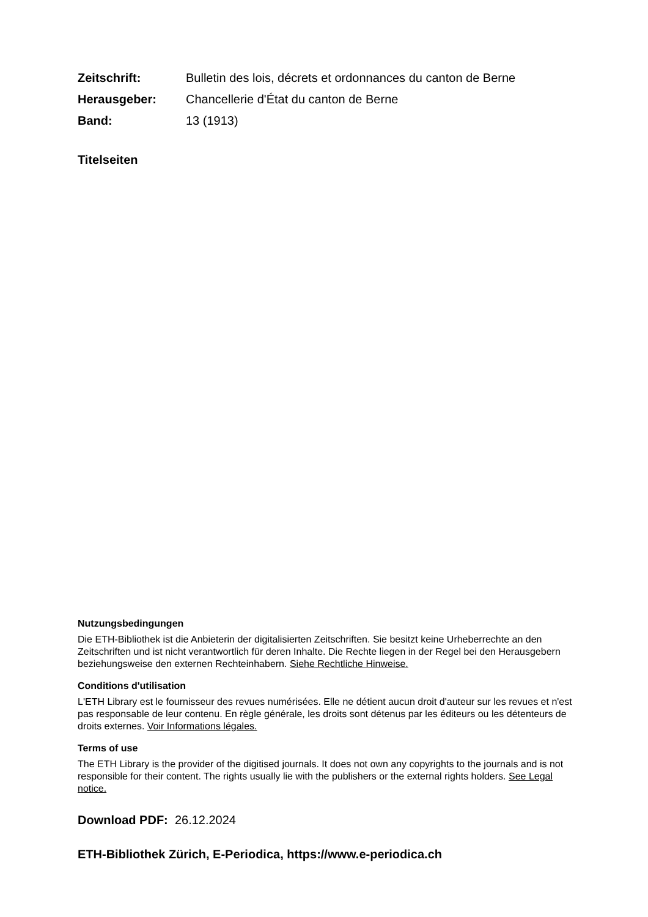Zeitschrift: Bulletin des lois, décrets et ordonnances du canton de Berne
Herausgeber: Chancellerie d'État du canton de Berne
Band: 13 (1913)
Titelseiten
Nutzungsbedingungen
Die ETH-Bibliothek ist die Anbieterin der digitalisierten Zeitschriften. Sie besitzt keine Urheberrechte an den Zeitschriften und ist nicht verantwortlich für deren Inhalte. Die Rechte liegen in der Regel bei den Herausgebern beziehungsweise den externen Rechteinhabern. Siehe Rechtliche Hinweise.
Conditions d'utilisation
L'ETH Library est le fournisseur des revues numérisées. Elle ne détient aucun droit d'auteur sur les revues et n'est pas responsable de leur contenu. En règle générale, les droits sont détenus par les éditeurs ou les détenteurs de droits externes. Voir Informations légales.
Terms of use
The ETH Library is the provider of the digitised journals. It does not own any copyrights to the journals and is not responsible for their content. The rights usually lie with the publishers or the external rights holders. See Legal notice.
Download PDF: 26.12.2024
ETH-Bibliothek Zürich, E-Periodica, https://www.e-periodica.ch